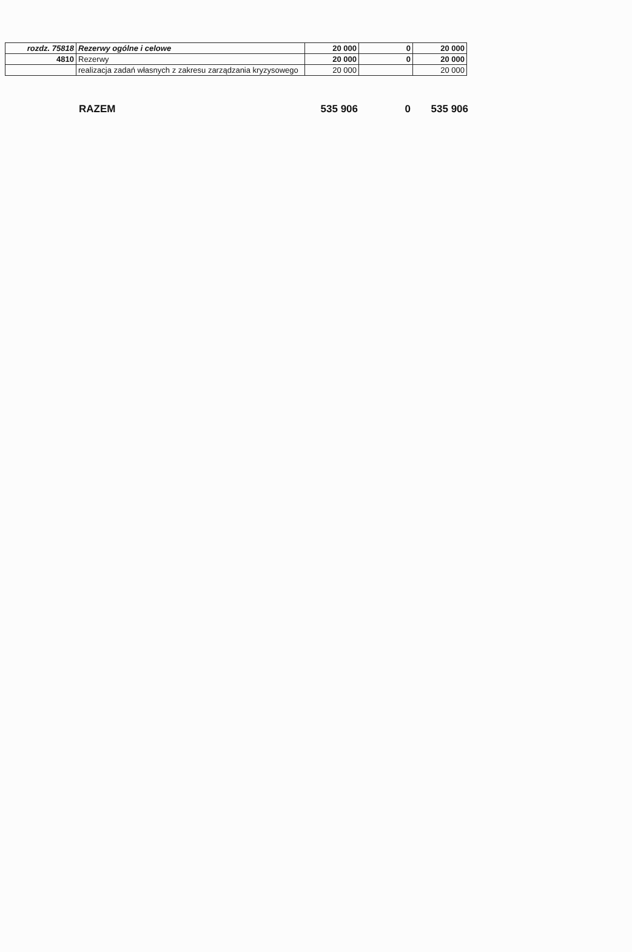| rozdz. 75818 | Rezerwy ogólne i celowe | 20 000 | 0 | 20 000 |
| 4810 | Rezerwy | 20 000 | 0 | 20 000 |
| | realizacja zadań własnych z zakresu zarządzania kryzysowego | 20 000 | | 20 000 |
RAZEM 535 906 0 535 906